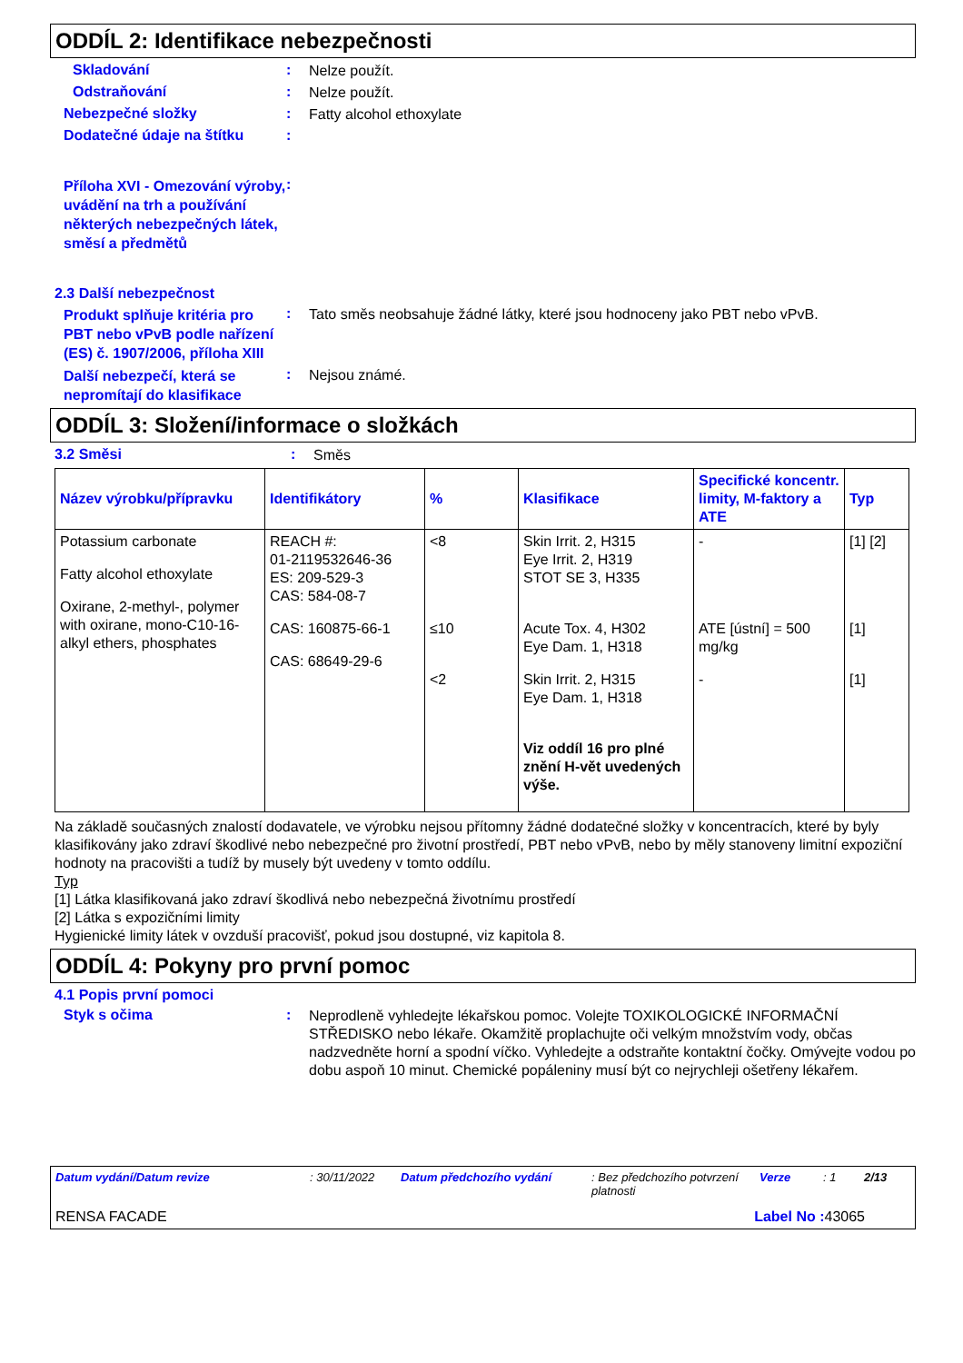ODDÍL 2: Identifikace nebezpečnosti
Skladování :
Nelze použít.
Odstraňování :
Nelze použít.
Nebezpečné složky :
Fatty alcohol ethoxylate
Dodatečné údaje na štítku :
Příloha XVI - Omezování výroby, uvádění na trh a používání některých nebezpečných látek, směsí a předmětů
:
2.3 Další nebezpečnost
Produkt splňuje kritéria pro PBT nebo vPvB podle nařízení (ES) č. 1907/2006, příloha XIII
:
Tato směs neobsahuje žádné látky, které jsou hodnoceny jako PBT nebo vPvB.
Další nebezpečí, která se nepromítají do klasifikace
:
Nejsou známé.
ODDÍL 3: Složení/informace o složkách
3.2 Směsi :
Směs
| Název výrobku/přípravku | Identifikátory | % | Klasifikace | Specifické koncentr. limity, M-faktory a ATE | Typ |
| --- | --- | --- | --- | --- | --- |
| Potassium carbonate Fatty alcohol ethoxylate Oxirane, 2-methyl-, polymer with oxirane, mono-C10-16-alkyl ethers, phosphates | REACH #: 01-2119532646-36 ES: 209-529-3 CAS: 584-08-7 CAS: 160875-66-1 CAS: 68649-29-6 | <8 ≤10 <2 | Skin Irrit. 2, H315 Eye Irrit. 2, H319 STOT SE 3, H335 Acute Tox. 4, H302 Eye Dam. 1, H318 Skin Irrit. 2, H315 Eye Dam. 1, H318 Viz oddíl 16 pro plné znění H-vět uvedených výše. | - ATE [ústní] = 500 mg/kg - | [1] [2] [1] [1] |
Na základě současných znalostí dodavatele, ve výrobku nejsou přítomny žádné dodatečné složky v koncentracích, které by byly klasifikovány jako zdraví škodlivé nebo nebezpečné pro životní prostředí, PBT nebo vPvB, nebo by měly stanoveny limitní expoziční hodnoty na pracovišti a tudíž by musely být uvedeny v tomto oddílu.
Typ
[1] Látka klasifikovaná jako zdraví škodlivá nebo nebezpečná životnímu prostředí
[2] Látka s expozičními limity
Hygienické limity látek v ovzduší pracovišť, pokud jsou dostupné, viz kapitola 8.
ODDÍL 4: Pokyny pro první pomoc
4.1 Popis první pomoci
Styk s očima :
Neprodleně vyhledejte lékařskou pomoc. Volejte TOXIKOLOGICKÉ INFORMAČNÍ STŘEDISKO nebo lékaře. Okamžitě proplachujte oči velkým množstvím vody, občas nadzvedněte horní a spodní víčko. Vyhledejte a odstraňte kontaktní čočky. Omývejte vodou po dobu aspoň 10 minut. Chemické popáleniny musí být co nejrychleji ošetřeny lékařem.
Datum vydání/Datum revize: 30/11/2022 Datum předchozího vydání: Bez předchozího potvrzení platnosti Verze: 1 2/13
RENSA FACADE Label No : 43065